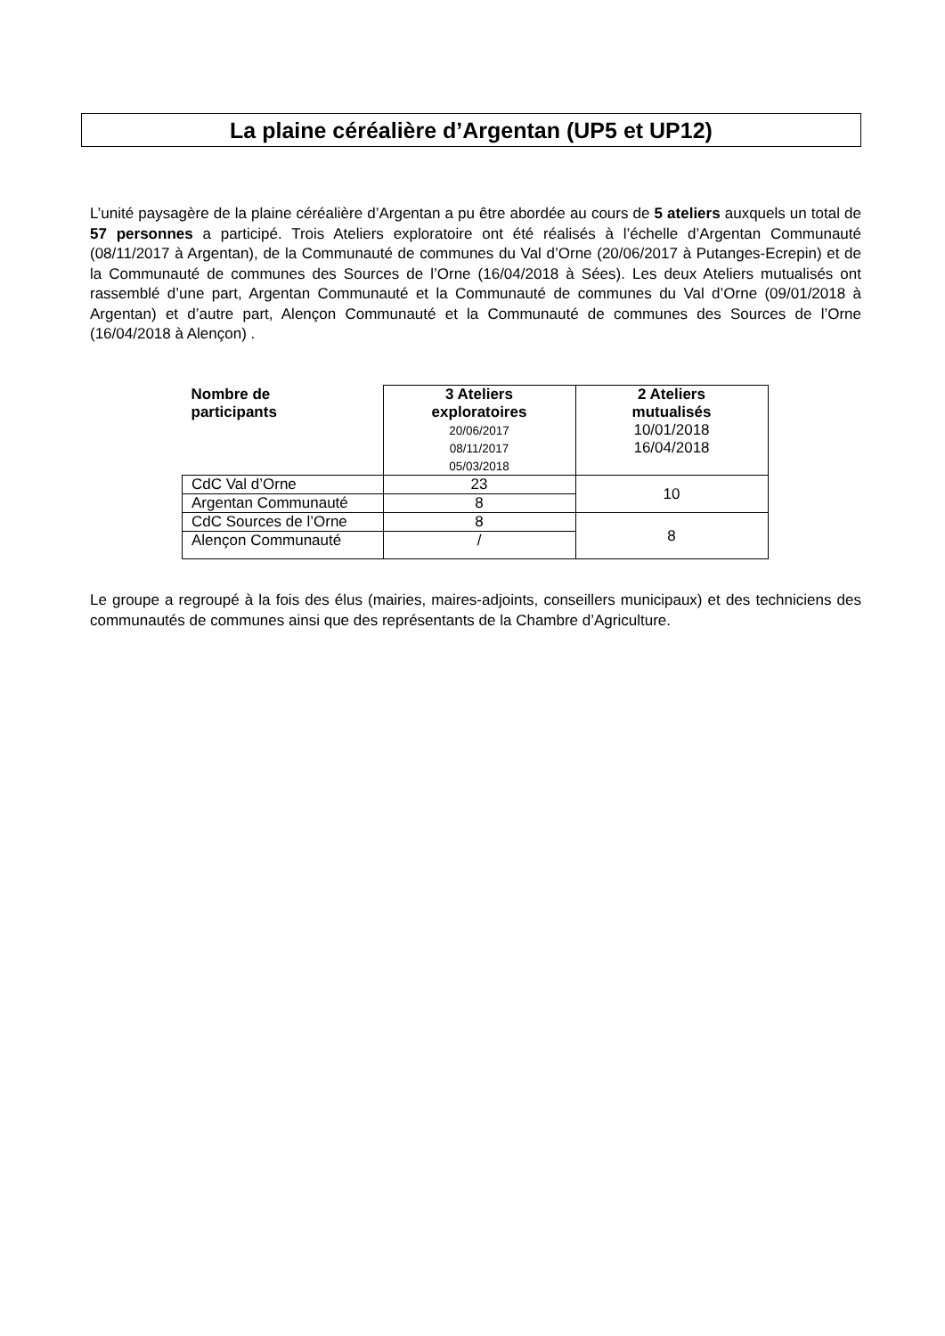La plaine céréalière d’Argentan (UP5 et UP12)
L’unité paysagère de la plaine céréalière d’Argentan a pu être abordée au cours de 5 ateliers auxquels un total de 57 personnes a participé. Trois Ateliers exploratoire ont été réalisés à l’échelle d’Argentan Communauté (08/11/2017 à Argentan), de la Communauté de communes du Val d’Orne (20/06/2017 à Putanges-Ecrepin) et de la Communauté de communes des Sources de l’Orne (16/04/2018 à Sées). Les deux Ateliers mutualisés ont rassemblé d’une part, Argentan Communauté et la Communauté de communes du Val d’Orne (09/01/2018 à Argentan) et d’autre part, Alençon Communauté et la Communauté de communes des Sources de l’Orne (16/04/2018 à Alençon) .
| Nombre de participants | 3 Ateliers exploratoires 20/06/2017 08/11/2017 05/03/2018 | 2 Ateliers mutualisés 10/01/2018 16/04/2018 |
| --- | --- | --- |
| CdC Val d’Orne | 23 | 10 |
| Argentan Communauté | 8 | |
| CdC Sources de l’Orne | 8 | 8 |
| Alençon Communauté | / | |
Le groupe a regroupé à la fois des élus (mairies, maires-adjoints, conseillers municipaux) et des techniciens des communautés de communes ainsi que des représentants de la Chambre d’Agriculture.